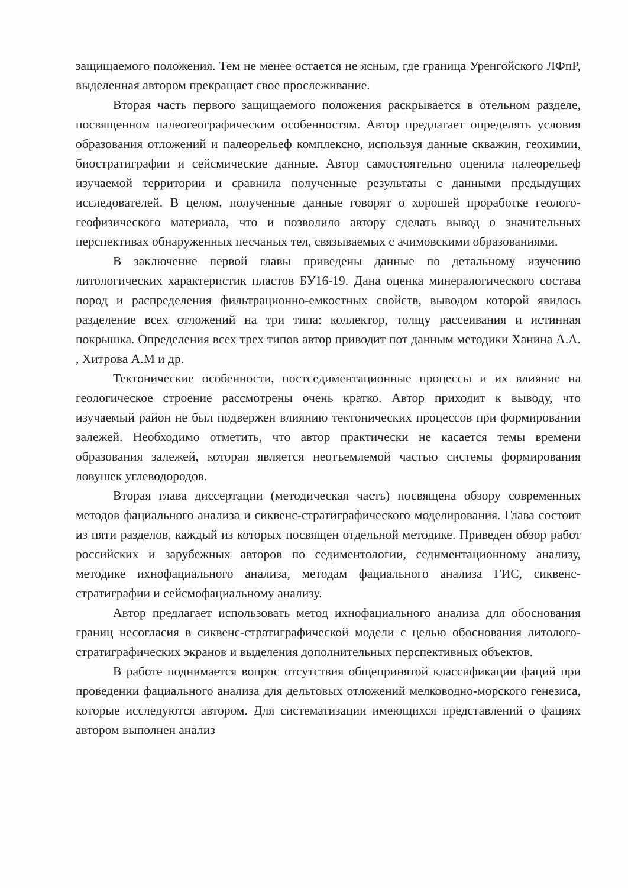защищаемого положения. Тем не менее остается не ясным, где граница Уренгойского ЛФпР, выделенная автором прекращает свое прослеживание.
Вторая часть первого защищаемого положения раскрывается в отельном разделе, посвященном палеогеографическим особенностям. Автор предлагает определять условия образования отложений и палеорельеф комплексно, используя данные скважин, геохимии, биостратиграфии и сейсмические данные. Автор самостоятельно оценила палеорельеф изучаемой территории и сравнила полученные результаты с данными предыдущих исследователей. В целом, полученные данные говорят о хорошей проработке геолого-геофизического материала, что и позволило автору сделать вывод о значительных перспективах обнаруженных песчаных тел, связываемых с ачимовскими образованиями.
В заключение первой главы приведены данные по детальному изучению литологических характеристик пластов БУ16-19. Дана оценка минералогического состава пород и распределения фильтрационно-емкостных свойств, выводом которой явилось разделение всех отложений на три типа: коллектор, толщу рассеивания и истинная покрышка. Определения всех трех типов автор приводит пот данным методики Ханина А.А. , Хитрова А.М и др.
Тектонические особенности, постседиментационные процессы и их влияние на геологическое строение рассмотрены очень кратко. Автор приходит к выводу, что изучаемый район не был подвержен влиянию тектонических процессов при формировании залежей. Необходимо отметить, что автор практически не касается темы времени образования залежей, которая является неотъемлемой частью системы формирования ловушек углеводородов.
Вторая глава диссертации (методическая часть) посвящена обзору современных методов фациального анализа и сиквенс-стратиграфического моделирования. Глава состоит из пяти разделов, каждый из которых посвящен отдельной методике. Приведен обзор работ российских и зарубежных авторов по седиментологии, седиментационному анализу, методике ихнофациального анализа, методам фациального анализа ГИС, сиквенс-стратиграфии и сейсмофациальному анализу.
Автор предлагает использовать метод ихнофациального анализа для обоснования границ несогласия в сиквенс-стратиграфической модели с целью обоснования литолого-стратиграфических экранов и выделения дополнительных перспективных объектов.
В работе поднимается вопрос отсутствия общепринятой классификации фаций при проведении фациального анализа для дельтовых отложений мелководно-морского генезиса, которые исследуются автором. Для систематизации имеющихся представлений о фациях автором выполнен анализ